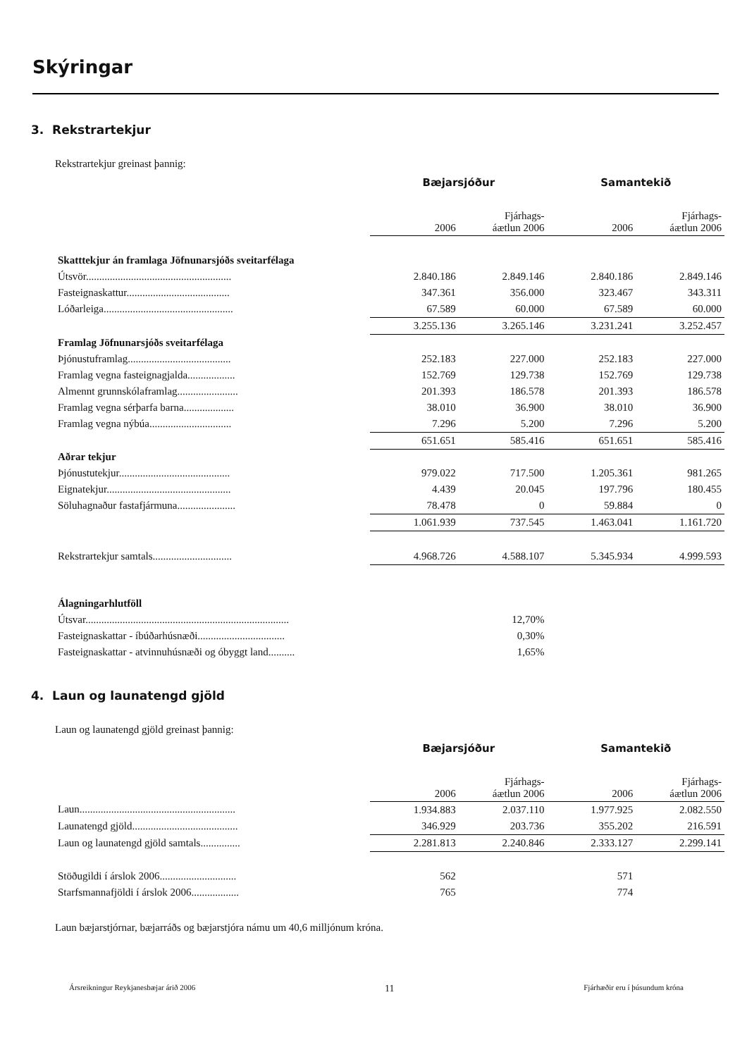Skýringar
3. Rekstrartekjur
Rekstrartekjur greinast þannig:
| | Bæjarsjóður | | Samantekið | |
| | 2006 | Fjárhags- áætlun 2006 | 2006 | Fjárhags- áætlun 2006 |
| Skatttekjur án framlaga Jöfnunarsjóðs sveitarfélaga | | | | |
| Útsvör....................................................... | 2.840.186 | 2.849.146 | 2.840.186 | 2.849.146 |
| Fasteignaskattur....................................... | 347.361 | 356.000 | 323.467 | 343.311 |
| Lóðarleiga................................................. | 67.589 | 60.000 | 67.589 | 60.000 |
| | 3.255.136 | 3.265.146 | 3.231.241 | 3.252.457 |
| Framlag Jöfnunarsjóðs sveitarfélaga | | | | |
| Þjónustuframlag....................................... | 252.183 | 227.000 | 252.183 | 227.000 |
| Framlag vegna fasteignagjalda.................. | 152.769 | 129.738 | 152.769 | 129.738 |
| Almennt grunnskólaframlag....................... | 201.393 | 186.578 | 201.393 | 186.578 |
| Framlag vegna sérþarfa barna................... | 38.010 | 36.900 | 38.010 | 36.900 |
| Framlag vegna nýbúa............................... | 7.296 | 5.200 | 7.296 | 5.200 |
| | 651.651 | 585.416 | 651.651 | 585.416 |
| Aðrar tekjur | | | | |
| Þjónustutekjur.......................................... | 979.022 | 717.500 | 1.205.361 | 981.265 |
| Eignatekjur............................................... | 4.439 | 20.045 | 197.796 | 180.455 |
| Söluhagnaður fastafjármuna...................... | 78.478 | 0 | 59.884 | 0 |
| | 1.061.939 | 737.545 | 1.463.041 | 1.161.720 |
| Rekstrartekjur samtals.............................. | 4.968.726 | 4.588.107 | 5.345.934 | 4.999.593 |
| Álagningarhlutföll | | | | |
| Útsvar............................................................................. | | 12,70% | | |
| Fasteignaskattar - íbúðarhúsnæði................................. | | 0,30% | | |
| Fasteignaskattar - atvinnuhúsnæði og óbyggt land.......... | | 1,65% | | |
4. Laun og launatengd gjöld
Laun og launatengd gjöld greinast þannig:
| | Bæjarsjóður | | Samantekið | |
| | 2006 | Fjárhags- áætlun 2006 | 2006 | Fjárhags- áætlun 2006 |
| Laun........................................................... | 1.934.883 | 2.037.110 | 1.977.925 | 2.082.550 |
| Launatengd gjöld........................................ | 346.929 | 203.736 | 355.202 | 216.591 |
| Laun og launatengd gjöld samtals............... | 2.281.813 | 2.240.846 | 2.333.127 | 2.299.141 |
| Stöðugildi í árslok 2006............................. | 562 | | 571 | |
| Starfsmannafjöldi í árslok 2006.................. | 765 | | 774 | |
Laun bæjarstjórnar, bæjarráðs og bæjarstjóra námu um 40,6 milljónum króna.
Ársreikningur Reykjanesbæjar árið 2006 11 Fjárhæðir eru í þúsundum króna